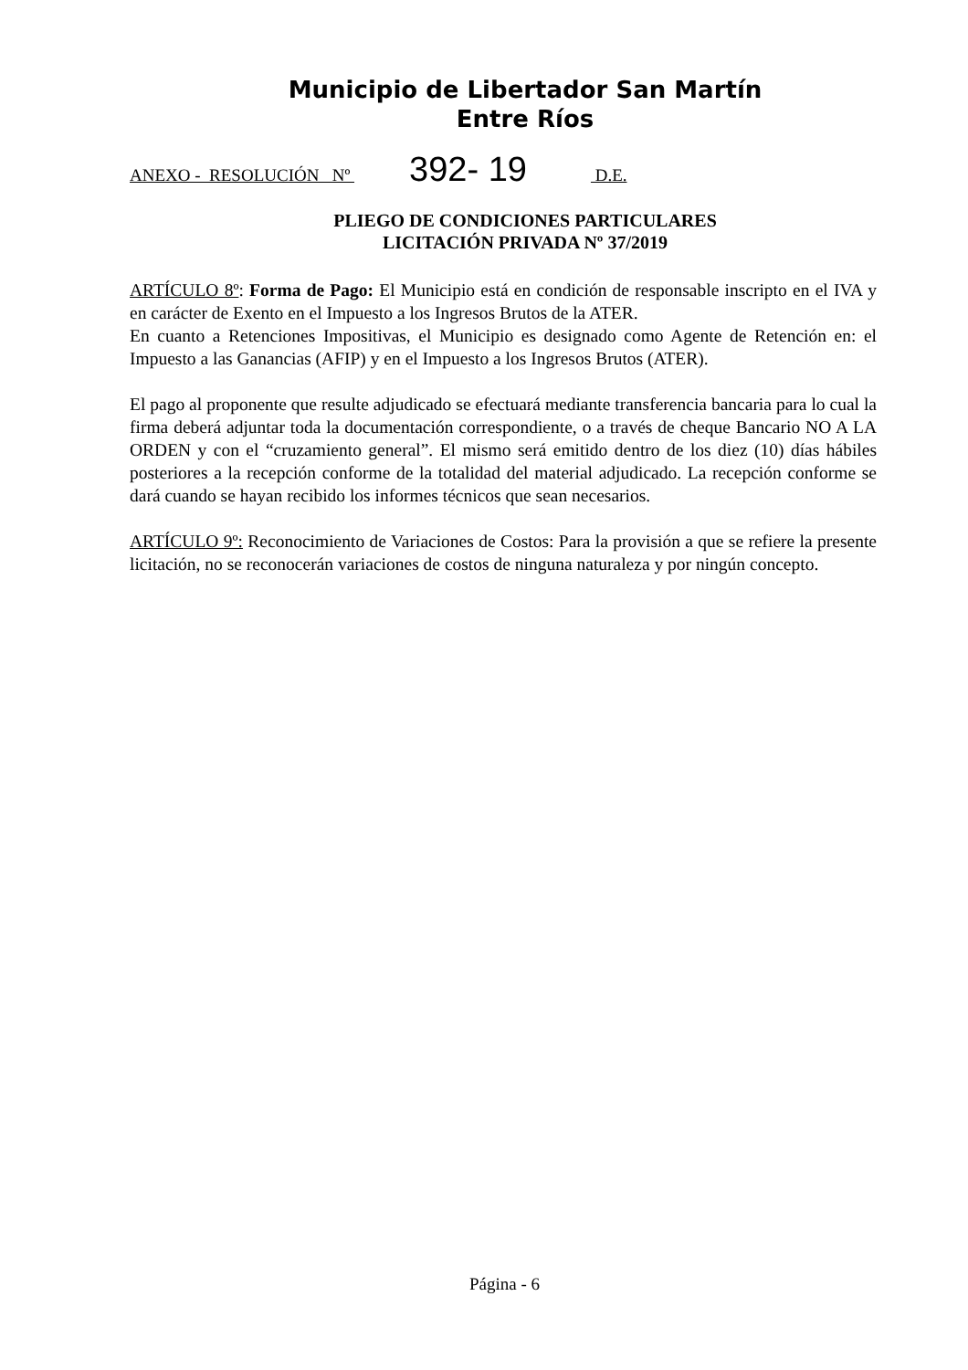Municipio de Libertador San Martín
Entre Ríos
ANEXO - RESOLUCIÓN Nº 392- 19 D.E.
PLIEGO DE CONDICIONES PARTICULARES
LICITACIÓN PRIVADA Nº 37/2019
ARTÍCULO 8º: Forma de Pago: El Municipio está en condición de responsable inscripto en el IVA y en carácter de Exento en el Impuesto a los Ingresos Brutos de la ATER.
En cuanto a Retenciones Impositivas, el Municipio es designado como Agente de Retención en: el Impuesto a las Ganancias (AFIP) y en el Impuesto a los Ingresos Brutos (ATER).
El pago al proponente que resulte adjudicado se efectuará mediante transferencia bancaria para lo cual la firma deberá adjuntar toda la documentación correspondiente, o a través de cheque Bancario NO A LA ORDEN y con el “cruzamiento general”. El mismo será emitido dentro de los diez (10) días hábiles posteriores a la recepción conforme de la totalidad del material adjudicado. La recepción conforme se dará cuando se hayan recibido los informes técnicos que sean necesarios.
ARTÍCULO 9º: Reconocimiento de Variaciones de Costos: Para la provisión a que se refiere la presente licitación, no se reconocerán variaciones de costos de ninguna naturaleza y por ningún concepto.
Página - 6